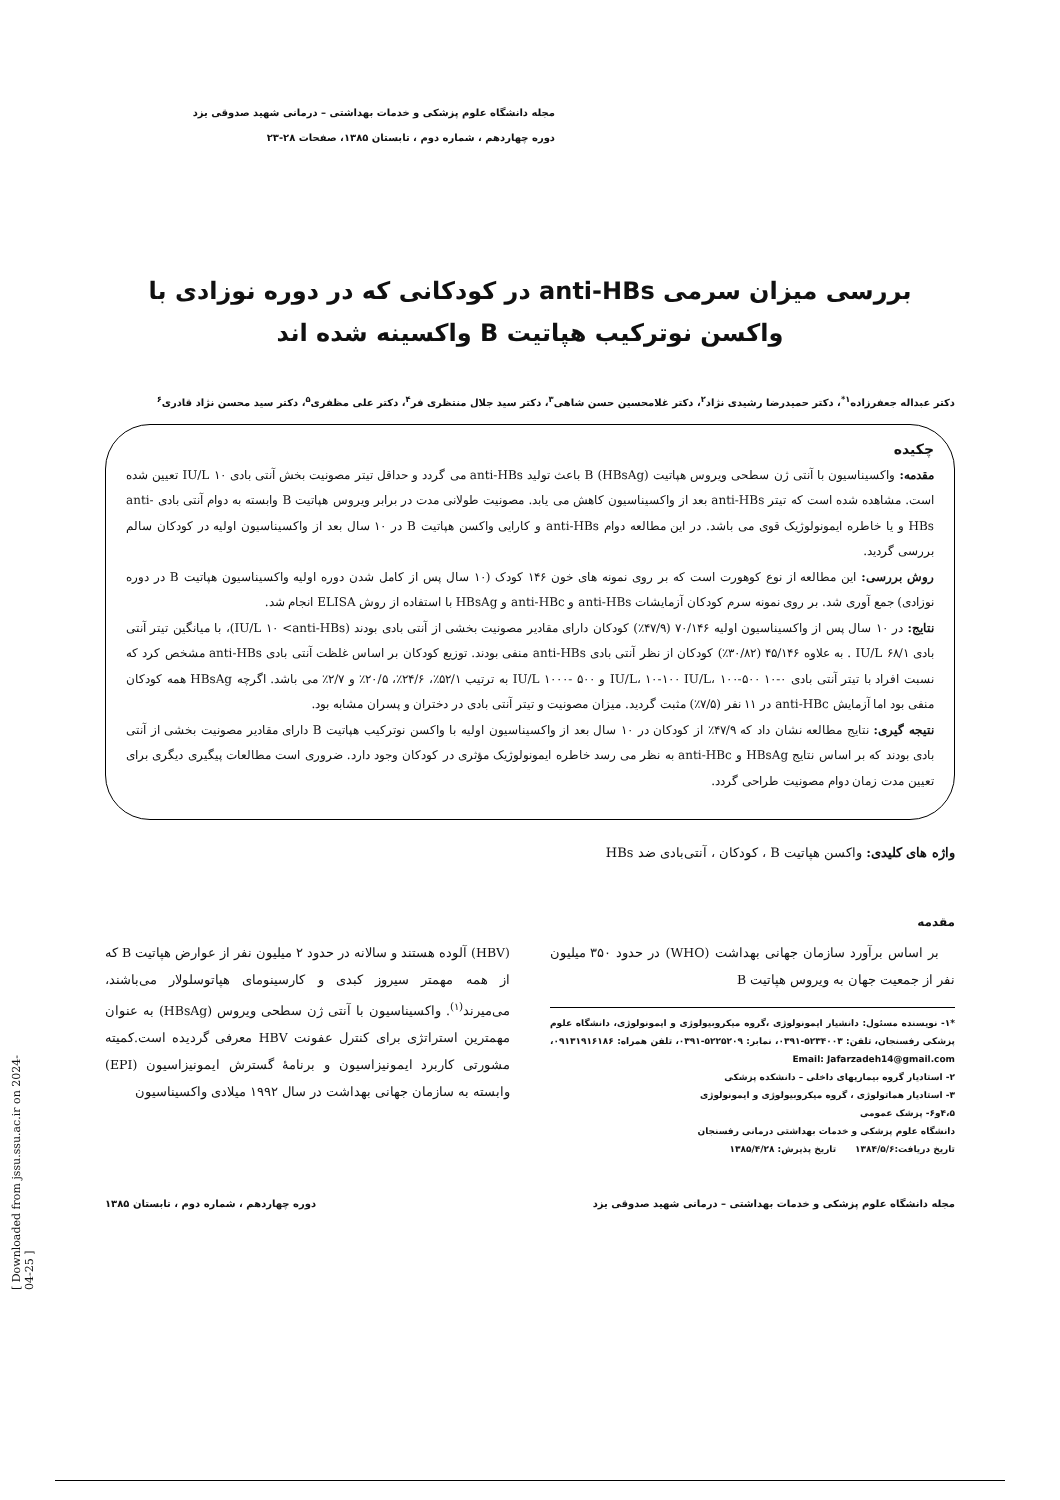[ Downloaded from jssu.ssu.ac.ir on 2024-04-25 ]
مجله دانشگاه علوم پزشکی و خدمات بهداشتی – درمانی شهید صدوقی یزد
دوره چهاردهم ، شماره دوم ، تابستان ۱۳۸۵، صفحات ۲۸-۲۳
بررسی میزان سرمی anti-HBs در کودکانی که در دوره نوزادی با واکسن نوترکیب هپاتیت B واکسینه شده اند
دکتر عبداله جعفرزاده<sup>۱*</sup>، دکتر حمیدرضا رشیدی نژاد<sup>۲</sup>، دکتر غلامحسین حسن شاهی<sup>۳</sup>، دکتر سید جلال منتظری فر<sup>۴</sup>، دکتر علی مظفری<sup>۵</sup>، دکتر سید محسن نژاد قادری<sup>۶</sup>
چکیده
مقدمه: واکسیناسیون با آنتی ژن سطحی ویروس هپاتیت B (HBsAg) باعث تولید anti-HBs می گردد و حداقل تیتر مصونیت بخش آنتی بادی ۱۰ IU/L تعیین شده است. مشاهده شده است که تیتر anti-HBs بعد از واکسیناسیون کاهش می یابد. مصونیت طولانی مدت در برابر ویروس هپاتیت B وابسته به دوام آنتی بادی anti-HBs و یا خاطره ایمونولوژیک قوی می باشد. در این مطالعه دوام anti-HBs و کارایی واکسن هپاتیت B در ۱۰ سال بعد از واکسیناسیون اولیه در کودکان سالم بررسی گردید.
روش بررسی: این مطالعه از نوع کوهورت است که بر روی نمونه های خون ۱۴۶ کودک (۱۰ سال پس از کامل شدن دوره اولیه واکسیناسیون هپاتیت B در دوره نوزادی) جمع آوری شد. بر روی نمونه سرم کودکان آزمایشات anti-HBs و anti-HBc و HBsAg با استفاده از روش ELISA انجام شد.
نتایج: در ۱۰ سال پس از واکسیناسیون اولیه ۷۰/۱۴۶ (۴۷/۹٪) کودکان دارای مقادیر مصونیت بخشی از آنتی بادی بودند (IU/L ۱۰ <anti-HBs)، با میانگین تیتر آنتی بادی ۶۸/۱ IU/L . به علاوه ۴۵/۱۴۶ (۳۰/۸۲٪) کودکان از نظر آنتی بادی anti-HBs منفی بودند. توزیع کودکان بر اساس غلظت آنتی بادی anti-HBs مشخص کرد که نسبت افراد با تیتر آنتی بادی ۰-۱۰ IU/L، ۱۰-۱۰۰ IU/L، ۱۰۰-۵۰۰ و ۵۰۰ -۱۰۰۰ IU/L به ترتیب ۵۲/۱٪، ۲۴/۶٪، ۲۰/۵٪ و ۲/۷٪ می باشد. اگرچه HBsAg همه کودکان منفی بود اما آزمایش anti-HBc در ۱۱ نفر (۷/۵٪) مثبت گردید. میزان مصونیت و تیتر آنتی بادی در دختران و پسران مشابه بود.
نتیجه گیری: نتایج مطالعه نشان داد که ۴۷/۹٪ از کودکان در ۱۰ سال بعد از واکسیناسیون اولیه با واکسن نوترکیب هپاتیت B دارای مقادیر مصونیت بخشی از آنتی بادی بودند که بر اساس نتایج HBsAg و anti-HBc به نظر می رسد خاطره ایمونولوژیک مؤثری در کودکان وجود دارد. ضروری است مطالعات پیگیری دیگری برای تعیین مدت زمان دوام مصونیت طراحی گردد.
واژه های کلیدی: واکسن هپاتیت B ، کودکان ، آنتی‌بادی ضد HBs
مقدمه
بر اساس برآورد سازمان جهانی بهداشت (WHO) در حدود ۳۵۰ میلیون نفر از جمعیت جهان به ویروس هپاتیت B
*۱- نویسنده مسئول: دانشیار ایمونولوژی ،گروه میکروبیولوژی و ایمونولوژی، دانشگاه علوم پزشکی رفسنجان، تلفن: ۵۲۳۴۰۰۳-۰۳۹۱، نمابر: ۵۲۲۵۲۰۹-۰۳۹۱، تلفن همراه: ۰۹۱۳۱۹۱۶۱۸۶، Email: Jafarzadeh14@gmail.com
۲- استادیار گروه بیماریهای داخلی – دانشکده پزشکی
۳- استادیار هماتولوژی ، گروه میکروبیولوژی و ایمونولوژی
۴،۵و۶- پزشک عمومی
دانشگاه علوم پزشکی و خدمات بهداشتی درمانی رفسنجان
تاریخ دریافت:۱۳۸۴/۵/۶ تاریخ پذیرش: ۱۳۸۵/۴/۲۸
(HBV) آلوده هستند و سالانه در حدود ۲ میلیون نفر از عوارض هپاتیت B که از همه مهمتر سیروز کبدی و کارسینومای هپاتوسلولار می‌باشند، می‌میرند<sup>(۱)</sup>. واکسیناسیون با آنتی ژن سطحی ویروس (HBsAg) به عنوان مهمترین استراتژی برای کنترل عفونت HBV معرفی گردیده است.کمیته مشورتی کاربرد ایمونیزاسیون و برنامۀ گسترش ایمونیزاسیون (EPI) وابسته به سازمان جهانی بهداشت در سال ۱۹۹۲ میلادی واکسیناسیون
مجله دانشگاه علوم پزشکی و خدمات بهداشتی – درمانی شهید صدوقی یزد دوره چهاردهم ، شماره دوم ، تابستان ۱۳۸۵